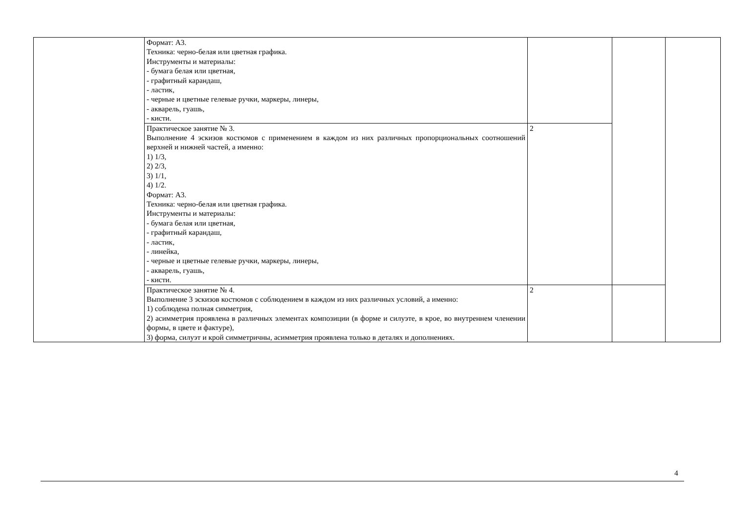| | Формат: А3. Техника: черно-белая или цветная графика. Инструменты и материалы: - бумага белая или цветная, - графитный карандаш, - ластик, - черные и цветные гелевые ручки, маркеры, линеры, - акварель, гуашь, - кисти. | | | |
| | Практическое занятие № 3. Выполнение 4 эскизов костюмов с применением в каждом из них различных пропорциональных соотношений верхней и нижней частей, а именно: 1) 1/3, 2) 2/3, 3) 1/1, 4) 1/2. Формат: А3. Техника: черно-белая или цветная графика. Инструменты и материалы: - бумага белая или цветная, - графитный карандаш, - ластик, - линейка, - черные и цветные гелевые ручки, маркеры, линеры, - акварель, гуашь, - кисти. | 2 | | |
| | Практическое занятие № 4. Выполнение 3 эскизов костюмов с соблюдением в каждом из них различных условий, а именно: 1) соблюдена полная симметрия, 2) асимметрия проявлена в различных элементах композиции (в форме и силуэте, в крое, во внутреннем членении формы, в цвете и фактуре), 3) форма, силуэт и крой симметричны, асимметрия проявлена только в деталях и дополнениях. | 2 | | |
4